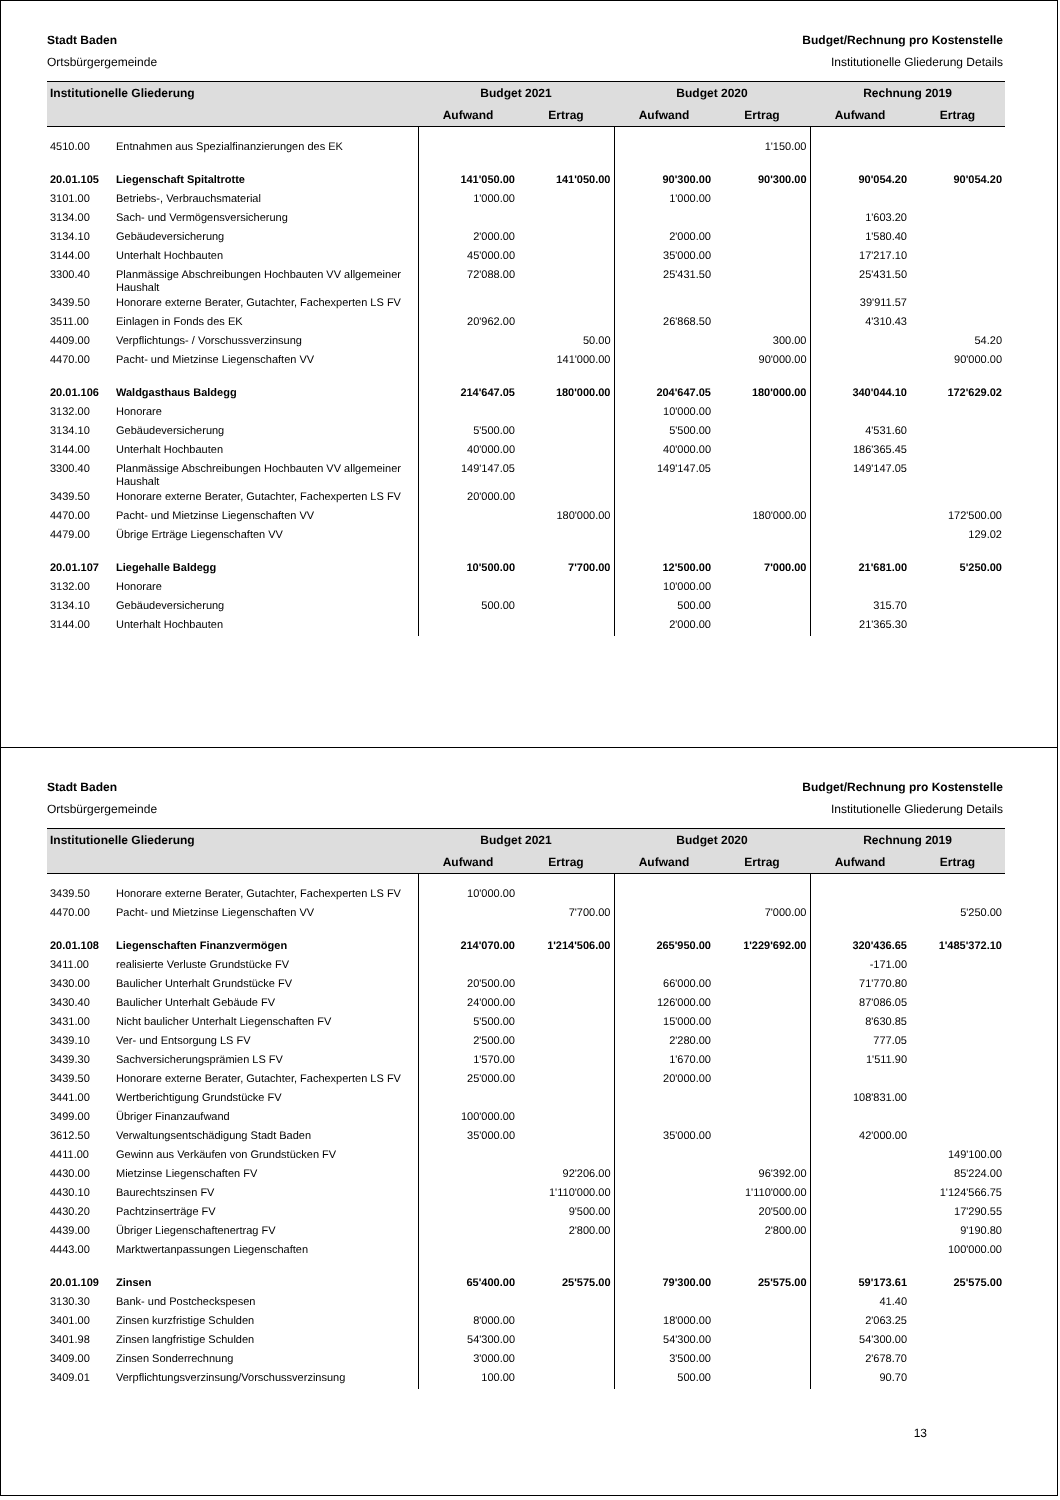Stadt Baden Budget/Rechnung pro Kostenstelle
Ortsbürgergemeinde Institutionelle Gliederung Details
| Institutionelle Gliederung | | Budget 2021 | | Budget 2020 | | Rechnung 2019 | |
| --- | --- | --- | --- | --- | --- | --- | --- |
| | | Aufwand | Ertrag | Aufwand | Ertrag | Aufwand | Ertrag |
| 4510.00 | Entnahmen aus Spezialfinanzierungen des EK | | | | 1'150.00 | | |
| 20.01.105 | Liegenschaft Spitaltrotte | 141'050.00 | 141'050.00 | 90'300.00 | 90'300.00 | 90'054.20 | 90'054.20 |
| 3101.00 | Betriebs-, Verbrauchsmaterial | 1'000.00 | | 1'000.00 | | | |
| 3134.00 | Sach- und Vermögensversicherung | | | | | 1'603.20 | |
| 3134.10 | Gebäudeversicherung | 2'000.00 | | 2'000.00 | | 1'580.40 | |
| 3144.00 | Unterhalt Hochbauten | 45'000.00 | | 35'000.00 | | 17'217.10 | |
| 3300.40 | Planmässige Abschreibungen Hochbauten VV allgemeiner Haushalt | 72'088.00 | | 25'431.50 | | 25'431.50 | |
| 3439.50 | Honorare externe Berater, Gutachter, Fachexperten LS FV | | | | | 39'911.57 | |
| 3511.00 | Einlagen in Fonds des EK | 20'962.00 | | 26'868.50 | | 4'310.43 | |
| 4409.00 | Verpflichtungs- / Vorschussverzinsung | | 50.00 | | 300.00 | | 54.20 |
| 4470.00 | Pacht- und Mietzinse Liegenschaften VV | | 141'000.00 | | 90'000.00 | | 90'000.00 |
| 20.01.106 | Waldgasthaus Baldegg | 214'647.05 | 180'000.00 | 204'647.05 | 180'000.00 | 340'044.10 | 172'629.02 |
| 3132.00 | Honorare | | | 10'000.00 | | | |
| 3134.10 | Gebäudeversicherung | 5'500.00 | | 5'500.00 | | 4'531.60 | |
| 3144.00 | Unterhalt Hochbauten | 40'000.00 | | 40'000.00 | | 186'365.45 | |
| 3300.40 | Planmässige Abschreibungen Hochbauten VV allgemeiner Haushalt | 149'147.05 | | 149'147.05 | | 149'147.05 | |
| 3439.50 | Honorare externe Berater, Gutachter, Fachexperten LS FV | 20'000.00 | | | | | |
| 4470.00 | Pacht- und Mietzinse Liegenschaften VV | | 180'000.00 | | 180'000.00 | | 172'500.00 |
| 4479.00 | Übrige Erträge Liegenschaften VV | | | | | | 129.02 |
| 20.01.107 | Liegehalle Baldegg | 10'500.00 | 7'700.00 | 12'500.00 | 7'000.00 | 21'681.00 | 5'250.00 |
| 3132.00 | Honorare | | | 10'000.00 | | | |
| 3134.10 | Gebäudeversicherung | 500.00 | | 500.00 | | 315.70 | |
| 3144.00 | Unterhalt Hochbauten | | | 2'000.00 | | 21'365.30 | |
Stadt Baden Budget/Rechnung pro Kostenstelle
Ortsbürgergemeinde Institutionelle Gliederung Details
| Institutionelle Gliederung | | Budget 2021 | | Budget 2020 | | Rechnung 2019 | |
| --- | --- | --- | --- | --- | --- | --- | --- |
| | | Aufwand | Ertrag | Aufwand | Ertrag | Aufwand | Ertrag |
| 3439.50 | Honorare externe Berater, Gutachter, Fachexperten LS FV | 10'000.00 | | | | | |
| 4470.00 | Pacht- und Mietzinse Liegenschaften VV | | 7'700.00 | | 7'000.00 | | 5'250.00 |
| 20.01.108 | Liegenschaften Finanzvermögen | 214'070.00 | 1'214'506.00 | 265'950.00 | 1'229'692.00 | 320'436.65 | 1'485'372.10 |
| 3411.00 | realisierte Verluste Grundstücke FV | | | | | -171.00 | |
| 3430.00 | Baulicher Unterhalt Grundstücke FV | 20'500.00 | | 66'000.00 | | 71'770.80 | |
| 3430.40 | Baulicher Unterhalt Gebäude FV | 24'000.00 | | 126'000.00 | | 87'086.05 | |
| 3431.00 | Nicht baulicher Unterhalt Liegenschaften FV | 5'500.00 | | 15'000.00 | | 8'630.85 | |
| 3439.10 | Ver- und Entsorgung LS FV | 2'500.00 | | 2'280.00 | | 777.05 | |
| 3439.30 | Sachversicherungsprämien LS FV | 1'570.00 | | 1'670.00 | | 1'511.90 | |
| 3439.50 | Honorare externe Berater, Gutachter, Fachexperten LS FV | 25'000.00 | | 20'000.00 | | | |
| 3441.00 | Wertberichtigung Grundstücke FV | | | | | 108'831.00 | |
| 3499.00 | Übriger Finanzaufwand | 100'000.00 | | | | | |
| 3612.50 | Verwaltungsentschädigung Stadt Baden | 35'000.00 | | 35'000.00 | | 42'000.00 | |
| 4411.00 | Gewinn aus Verkäufen von Grundstücken FV | | | | | | 149'100.00 |
| 4430.00 | Mietzinse Liegenschaften FV | | 92'206.00 | | 96'392.00 | | 85'224.00 |
| 4430.10 | Baurechtszinsen FV | | 1'110'000.00 | | 1'110'000.00 | | 1'124'566.75 |
| 4430.20 | Pachtzinserträge FV | | 9'500.00 | | 20'500.00 | | 17'290.55 |
| 4439.00 | Übriger Liegenschaftenertrag FV | | 2'800.00 | | 2'800.00 | | 9'190.80 |
| 4443.00 | Marktwertanpassungen Liegenschaften | | | | | | 100'000.00 |
| 20.01.109 | Zinsen | 65'400.00 | 25'575.00 | 79'300.00 | 25'575.00 | 59'173.61 | 25'575.00 |
| 3130.30 | Bank- und Postcheckspesen | | | | | 41.40 | |
| 3401.00 | Zinsen kurzfristige Schulden | 8'000.00 | | 18'000.00 | | 2'063.25 | |
| 3401.98 | Zinsen langfristige Schulden | 54'300.00 | | 54'300.00 | | 54'300.00 | |
| 3409.00 | Zinsen Sonderrechnung | 3'000.00 | | 3'500.00 | | 2'678.70 | |
| 3409.01 | Verpflichtungsverzinsung/Vorschussverzinsung | 100.00 | | 500.00 | | 90.70 | |
13